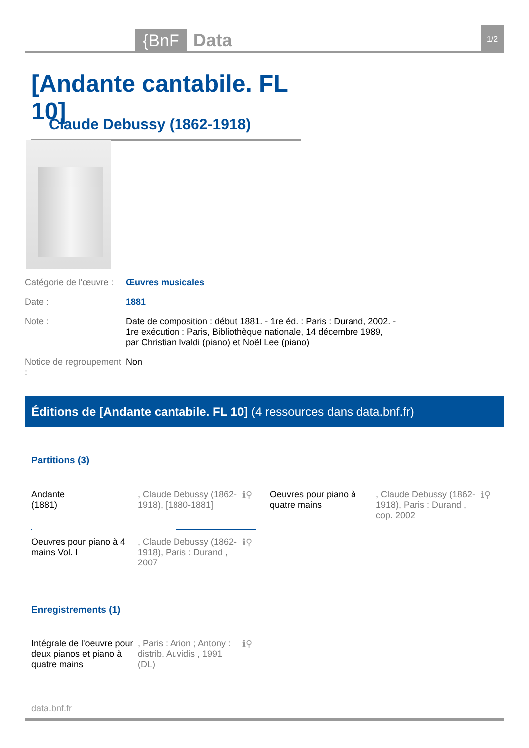{BnF Data 1/2
[Andante cantabile. FL 10]
Claude Debussy (1862-1918)
| Catégorie de l'œuvre : | Œuvres musicales |
| Date : | 1881 |
| Note : | Date de composition : début 1881. - 1re éd. : Paris : Durand, 2002. - 1re exécution : Paris, Bibliothèque nationale, 14 décembre 1989, par Christian Ivaldi (piano) et Noël Lee (piano) |
| Notice de regroupement : | Non |
Éditions de [Andante cantabile. FL 10] (4 ressources dans data.bnf.fr)
Partitions (3)
Andante
(1881)
, Claude Debussy (1862-1918), [1880-1881]
ℹ⚲
Oeuvres pour piano à quatre mains
, Claude Debussy (1862-1918), Paris : Durand , cop. 2002
ℹ⚲
Oeuvres pour piano à 4 mains Vol. I
, Claude Debussy (1862-1918), Paris : Durand , 2007
ℹ⚲
Enregistrements (1)
Intégrale de l'oeuvre pour deux pianos et piano à quatre mains
, Paris : Arion ; Antony : distrib. Auvidis , 1991 (DL)
ℹ⚲
data.bnf.fr